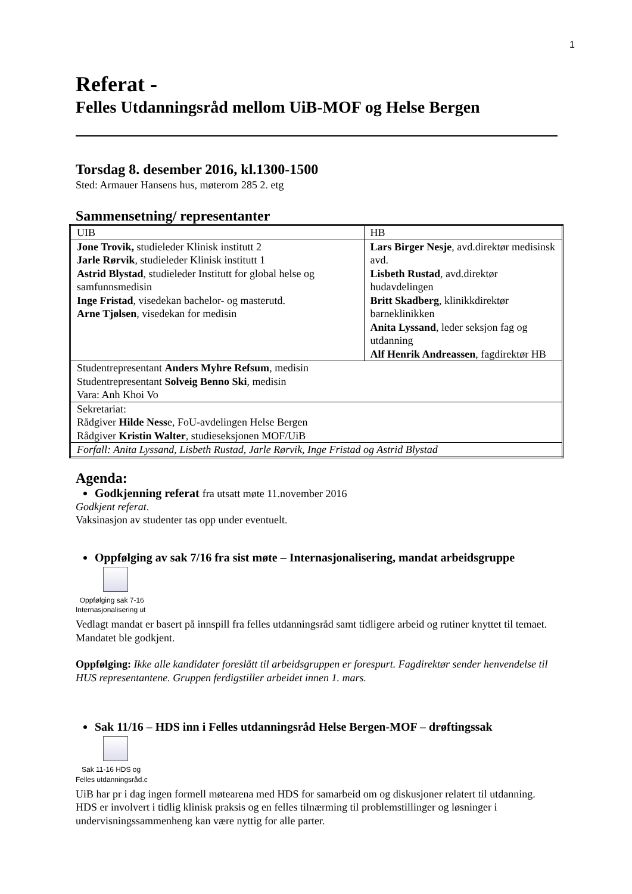1
Referat -
Felles Utdanningsråd mellom UiB-MOF og Helse Bergen
Torsdag 8. desember 2016, kl.1300-1500
Sted: Armauer Hansens hus, møterom 285 2. etg
Sammensetning/ representanter
| UIB | HB |
| Jone Trovik, studieleder Klinisk institutt 2 Jarle Rørvik , studieleder Klinisk institutt 1 Astrid Blystad , studieleder Institutt for global helse og samfunnsmedisin Inge Fristad , visedekan bachelor- og masterutd. Arne Tjølsen , visedekan for medisin | Lars Birger Nesje , avd.direktør medisinsk avd. Lisbeth Rustad , avd.direktør hudavdelingen Britt Skadberg , klinikkdirektør barneklinikken Anita Lyssand , leder seksjon fag og utdanning Alf Henrik Andreassen , fagdirektør HB |
| Studentrepresentant Anders Myhre Refsum , medisin Studentrepresentant Solveig Benno Ski , medisin Vara: Anh Khoi Vo | |
| Sekretariat: Rådgiver Hilde Ness e, FoU-avdelingen Helse Bergen Rådgiver Kristin Walter , studieseksjonen MOF/UiB | |
| Forfall: Anita Lyssand, Lisbeth Rustad, Jarle Rørvik, Inge Fristad og Astrid Blystad | |
Agenda:
Godkjenning referat fra utsatt møte 11.november 2016
Godkjent referat.
Vaksinasjon av studenter tas opp under eventuelt.
Oppfølging av sak 7/16 fra sist møte – Internasjonalisering, mandat arbeidsgruppe
Oppfølging sak 7-16
Internasjonalisering ut
Vedlagt mandat er basert på innspill fra felles utdanningsråd samt tidligere arbeid og rutiner knyttet til temaet. Mandatet ble godkjent.
Oppfølging: Ikke alle kandidater foreslått til arbeidsgruppen er forespurt. Fagdirektør sender henvendelse til HUS representantene. Gruppen ferdigstiller arbeidet innen 1. mars.
Sak 11/16 – HDS inn i Felles utdanningsråd Helse Bergen-MOF – drøftingssak
Sak 11-16 HDS og
Felles utdanningsråd.c
UiB har pr i dag ingen formell møtearena med HDS for samarbeid om og diskusjoner relatert til utdanning. HDS er involvert i tidlig klinisk praksis og en felles tilnærming til problemstillinger og løsninger i undervisningssammenheng kan være nyttig for alle parter.